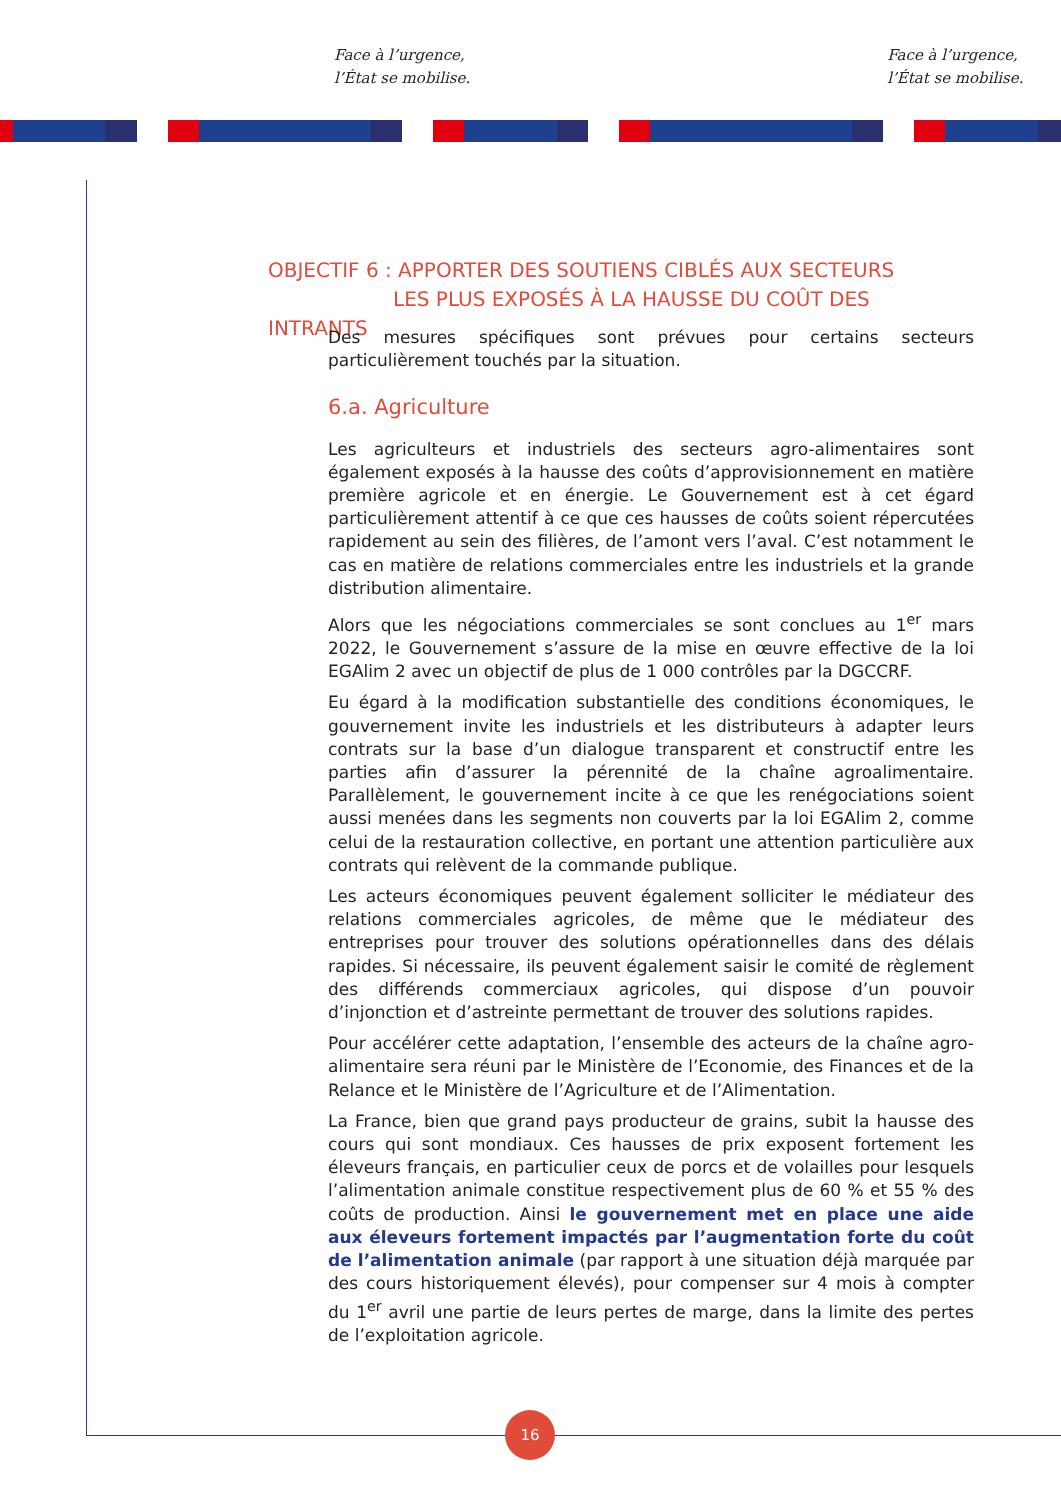Face à l’urgence,
l’État se mobilise.
Face à l’urgence,
l’État se mobilise.
OBJECTIF 6 : APPORTER DES SOUTIENS CIBLÉS AUX SECTEURS
LES PLUS EXPOSÉS À LA HAUSSE DU COÛT DES INTRANTS
Des mesures spécifiques sont prévues pour certains secteurs particulièrement touchés par la situation.
6.a. Agriculture
Les agriculteurs et industriels des secteurs agro-alimentaires sont également exposés à la hausse des coûts d’approvisionnement en matière première agricole et en énergie. Le Gouvernement est à cet égard particulièrement attentif à ce que ces hausses de coûts soient répercutées rapidement au sein des filières, de l’amont vers l’aval. C’est notamment le cas en matière de relations commerciales entre les industriels et la grande distribution alimentaire.
Alors que les négociations commerciales se sont conclues au 1<sup>er</sup> mars 2022, le Gouvernement s’assure de la mise en œuvre effective de la loi EGAlim 2 avec un objectif de plus de 1 000 contrôles par la DGCCRF.
Eu égard à la modification substantielle des conditions économiques, le gouvernement invite les industriels et les distributeurs à adapter leurs contrats sur la base d’un dialogue transparent et constructif entre les parties afin d’assurer la pérennité de la chaîne agroalimentaire. Parallèlement, le gouvernement incite à ce que les renégociations soient aussi menées dans les segments non couverts par la loi EGAlim 2, comme celui de la restauration collective, en portant une attention particulière aux contrats qui relèvent de la commande publique.
Les acteurs économiques peuvent également solliciter le médiateur des relations commerciales agricoles, de même que le médiateur des entreprises pour trouver des solutions opérationnelles dans des délais rapides. Si nécessaire, ils peuvent également saisir le comité de règlement des différends commerciaux agricoles, qui dispose d’un pouvoir d’injonction et d’astreinte permettant de trouver des solutions rapides.
Pour accélérer cette adaptation, l’ensemble des acteurs de la chaîne agro-alimentaire sera réuni par le Ministère de l’Economie, des Finances et de la Relance et le Ministère de l’Agriculture et de l’Alimentation.
La France, bien que grand pays producteur de grains, subit la hausse des cours qui sont mondiaux. Ces hausses de prix exposent fortement les éleveurs français, en particulier ceux de porcs et de volailles pour lesquels l’alimentation animale constitue respectivement plus de 60 % et 55 % des coûts de production. Ainsi le gouvernement met en place une aide aux éleveurs fortement impactés par l’augmentation forte du coût de l’alimentation animale (par rapport à une situation déjà marquée par des cours historiquement élevés), pour compenser sur 4 mois à compter du 1<sup>er</sup> avril une partie de leurs pertes de marge, dans la limite des pertes de l’exploitation agricole.
16